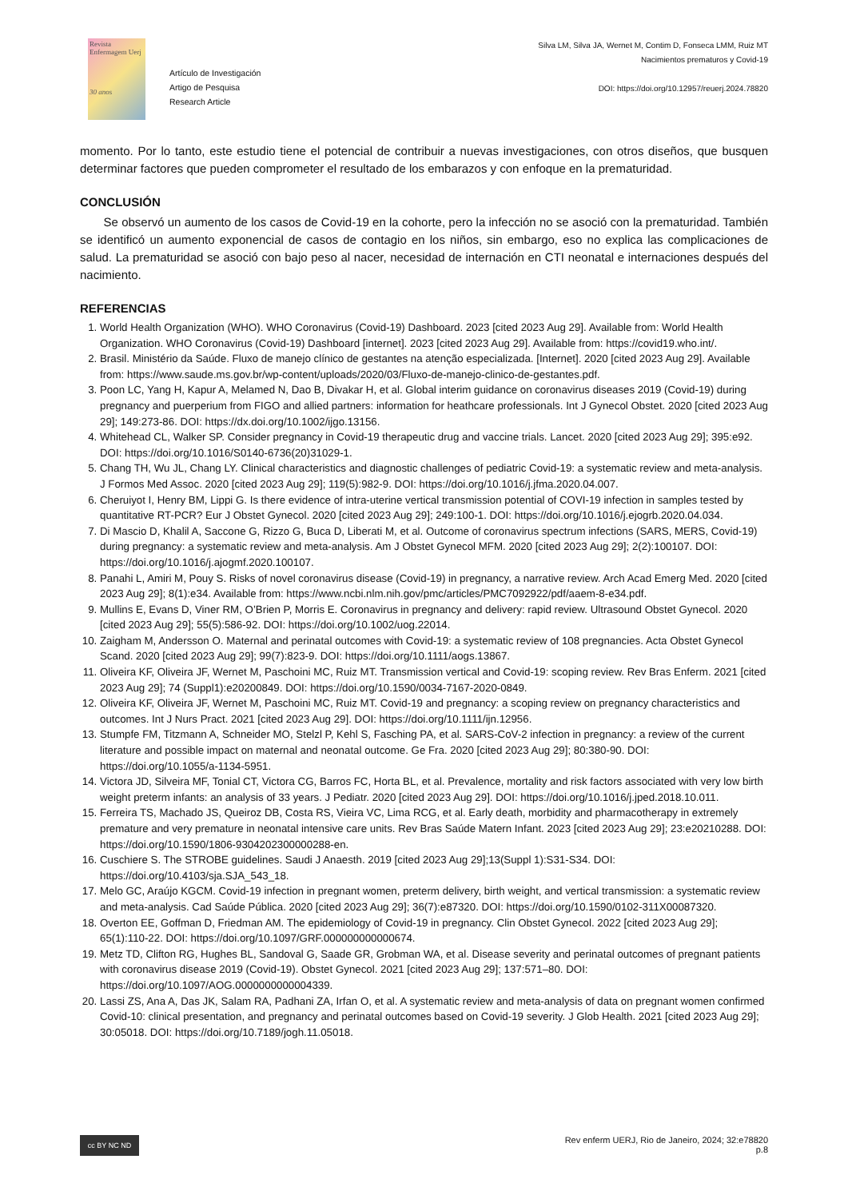Revista Enfermagem Uerj
30 anos
Artículo de Investigación
Artigo de Pesquisa
Research Article
Silva LM, Silva JA, Wernet M, Contim D, Fonseca LMM, Ruiz MT
Nacimientos prematuros y Covid-19
DOI: https://doi.org/10.12957/reuerj.2024.78820
momento. Por lo tanto, este estudio tiene el potencial de contribuir a nuevas investigaciones, con otros diseños, que busquen determinar factores que pueden comprometer el resultado de los embarazos y con enfoque en la prematuridad.
CONCLUSIÓN
Se observó un aumento de los casos de Covid-19 en la cohorte, pero la infección no se asoció con la prematuridad. También se identificó un aumento exponencial de casos de contagio en los niños, sin embargo, eso no explica las complicaciones de salud. La prematuridad se asoció con bajo peso al nacer, necesidad de internación en CTI neonatal e internaciones después del nacimiento.
REFERENCIAS
1. World Health Organization (WHO). WHO Coronavirus (Covid-19) Dashboard. 2023 [cited 2023 Aug 29]. Available from: World Health Organization. WHO Coronavirus (Covid-19) Dashboard [internet]. 2023 [cited 2023 Aug 29]. Available from: https://covid19.who.int/.
2. Brasil. Ministério da Saúde. Fluxo de manejo clínico de gestantes na atenção especializada. [Internet]. 2020 [cited 2023 Aug 29]. Available from: https://www.saude.ms.gov.br/wp-content/uploads/2020/03/Fluxo-de-manejo-clinico-de-gestantes.pdf.
3. Poon LC, Yang H, Kapur A, Melamed N, Dao B, Divakar H, et al. Global interim guidance on coronavirus diseases 2019 (Covid-19) during pregnancy and puerperium from FIGO and allied partners: information for heathcare professionals. Int J Gynecol Obstet. 2020 [cited 2023 Aug 29]; 149:273-86. DOI: https://dx.doi.org/10.1002/ijgo.13156.
4. Whitehead CL, Walker SP. Consider pregnancy in Covid-19 therapeutic drug and vaccine trials. Lancet. 2020 [cited 2023 Aug 29]; 395:e92. DOI: https://doi.org/10.1016/S0140-6736(20)31029-1.
5. Chang TH, Wu JL, Chang LY. Clinical characteristics and diagnostic challenges of pediatric Covid-19: a systematic review and meta-analysis. J Formos Med Assoc. 2020 [cited 2023 Aug 29]; 119(5):982-9. DOI: https://doi.org/10.1016/j.jfma.2020.04.007.
6. Cheruiyot I, Henry BM, Lippi G. Is there evidence of intra-uterine vertical transmission potential of COVI-19 infection in samples tested by quantitative RT-PCR? Eur J Obstet Gynecol. 2020 [cited 2023 Aug 29]; 249:100-1. DOI: https://doi.org/10.1016/j.ejogrb.2020.04.034.
7. Di Mascio D, Khalil A, Saccone G, Rizzo G, Buca D, Liberati M, et al. Outcome of coronavirus spectrum infections (SARS, MERS, Covid-19) during pregnancy: a systematic review and meta-analysis. Am J Obstet Gynecol MFM. 2020 [cited 2023 Aug 29]; 2(2):100107. DOI: https://doi.org/10.1016/j.ajogmf.2020.100107.
8. Panahi L, Amiri M, Pouy S. Risks of novel coronavirus disease (Covid-19) in pregnancy, a narrative review. Arch Acad Emerg Med. 2020 [cited 2023 Aug 29]; 8(1):e34. Available from: https://www.ncbi.nlm.nih.gov/pmc/articles/PMC7092922/pdf/aaem-8-e34.pdf.
9. Mullins E, Evans D, Viner RM, O’Brien P, Morris E. Coronavirus in pregnancy and delivery: rapid review. Ultrasound Obstet Gynecol. 2020 [cited 2023 Aug 29]; 55(5):586-92. DOI: https://doi.org/10.1002/uog.22014.
10. Zaigham M, Andersson O. Maternal and perinatal outcomes with Covid-19: a systematic review of 108 pregnancies. Acta Obstet Gynecol Scand. 2020 [cited 2023 Aug 29]; 99(7):823-9. DOI: https://doi.org/10.1111/aogs.13867.
11. Oliveira KF, Oliveira JF, Wernet M, Paschoini MC, Ruiz MT. Transmission vertical and Covid-19: scoping review. Rev Bras Enferm. 2021 [cited 2023 Aug 29]; 74 (Suppl1):e20200849. DOI: https://doi.org/10.1590/0034-7167-2020-0849.
12. Oliveira KF, Oliveira JF, Wernet M, Paschoini MC, Ruiz MT. Covid-19 and pregnancy: a scoping review on pregnancy characteristics and outcomes. Int J Nurs Pract. 2021 [cited 2023 Aug 29]. DOI: https://doi.org/10.1111/ijn.12956.
13. Stumpfe FM, Titzmann A, Schneider MO, Stelzl P, Kehl S, Fasching PA, et al. SARS-CoV-2 infection in pregnancy: a review of the current literature and possible impact on maternal and neonatal outcome. Ge Fra. 2020 [cited 2023 Aug 29]; 80:380-90. DOI: https://doi.org/10.1055/a-1134-5951.
14. Victora JD, Silveira MF, Tonial CT, Victora CG, Barros FC, Horta BL, et al. Prevalence, mortality and risk factors associated with very low birth weight preterm infants: an analysis of 33 years. J Pediatr. 2020 [cited 2023 Aug 29]. DOI: https://doi.org/10.1016/j.jped.2018.10.011.
15. Ferreira TS, Machado JS, Queiroz DB, Costa RS, Vieira VC, Lima RCG, et al. Early death, morbidity and pharmacotherapy in extremely premature and very premature in neonatal intensive care units. Rev Bras Saúde Matern Infant. 2023 [cited 2023 Aug 29]; 23:e20210288. DOI: https://doi.org/10.1590/1806-9304202300000288-en.
16. Cuschiere S. The STROBE guidelines. Saudi J Anaesth. 2019 [cited 2023 Aug 29];13(Suppl 1):S31-S34. DOI: https://doi.org/10.4103/sja.SJA_543_18.
17. Melo GC, Araújo KGCM. Covid-19 infection in pregnant women, preterm delivery, birth weight, and vertical transmission: a systematic review and meta-analysis. Cad Saúde Pública. 2020 [cited 2023 Aug 29]; 36(7):e87320. DOI: https://doi.org/10.1590/0102-311X00087320.
18. Overton EE, Goffman D, Friedman AM. The epidemiology of Covid-19 in pregnancy. Clin Obstet Gynecol. 2022 [cited 2023 Aug 29]; 65(1):110-22. DOI: https://doi.org/10.1097/GRF.000000000000674.
19. Metz TD, Clifton RG, Hughes BL, Sandoval G, Saade GR, Grobman WA, et al. Disease severity and perinatal outcomes of pregnant patients with coronavirus disease 2019 (Covid-19). Obstet Gynecol. 2021 [cited 2023 Aug 29]; 137:571–80. DOI: https://doi.org/10.1097/AOG.0000000000004339.
20. Lassi ZS, Ana A, Das JK, Salam RA, Padhani ZA, Irfan O, et al. A systematic review and meta-analysis of data on pregnant women confirmed Covid-10: clinical presentation, and pregnancy and perinatal outcomes based on Covid-19 severity. J Glob Health. 2021 [cited 2023 Aug 29]; 30:05018. DOI: https://doi.org/10.7189/jogh.11.05018.
cc BY NC ND
Rev enferm UERJ, Rio de Janeiro, 2024; 32:e78820
p.8